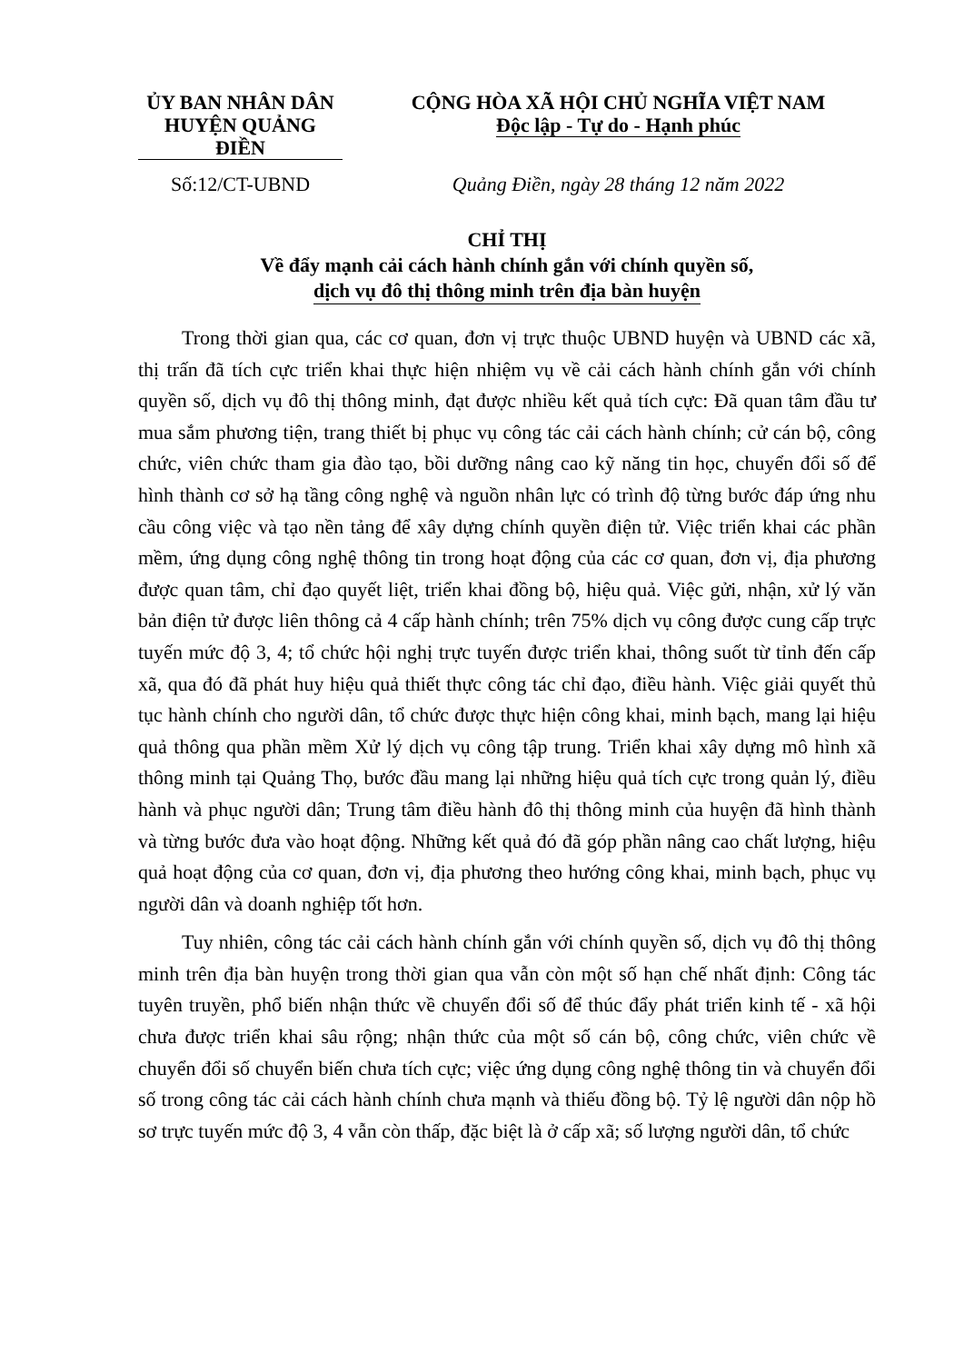ỦY BAN NHÂN DÂN
HUYỆN QUẢNG ĐIỀN
CỘNG HÒA XÃ HỘI CHỦ NGHĨA VIỆT NAM
Độc lập - Tự do - Hạnh phúc
Số:12/CT-UBND Quảng Điền, ngày 28 tháng 12 năm 2022
CHỈ THỊ
Về đẩy mạnh cải cách hành chính gắn với chính quyền số,
dịch vụ đô thị thông minh trên địa bàn huyện
Trong thời gian qua, các cơ quan, đơn vị trực thuộc UBND huyện và UBND các xã, thị trấn đã tích cực triển khai thực hiện nhiệm vụ về cải cách hành chính gắn với chính quyền số, dịch vụ đô thị thông minh, đạt được nhiều kết quả tích cực: Đã quan tâm đầu tư mua sắm phương tiện, trang thiết bị phục vụ công tác cải cách hành chính; cử cán bộ, công chức, viên chức tham gia đào tạo, bồi dưỡng nâng cao kỹ năng tin học, chuyển đổi số để hình thành cơ sở hạ tầng công nghệ và nguồn nhân lực có trình độ từng bước đáp ứng nhu cầu công việc và tạo nền tảng để xây dựng chính quyền điện tử. Việc triển khai các phần mềm, ứng dụng công nghệ thông tin trong hoạt động của các cơ quan, đơn vị, địa phương được quan tâm, chỉ đạo quyết liệt, triển khai đồng bộ, hiệu quả. Việc gửi, nhận, xử lý văn bản điện tử được liên thông cả 4 cấp hành chính; trên 75% dịch vụ công được cung cấp trực tuyến mức độ 3, 4; tổ chức hội nghị trực tuyến được triển khai, thông suốt từ tỉnh đến cấp xã, qua đó đã phát huy hiệu quả thiết thực công tác chỉ đạo, điều hành. Việc giải quyết thủ tục hành chính cho người dân, tổ chức được thực hiện công khai, minh bạch, mang lại hiệu quả thông qua phần mềm Xử lý dịch vụ công tập trung. Triển khai xây dựng mô hình xã thông minh tại Quảng Thọ, bước đầu mang lại những hiệu quả tích cực trong quản lý, điều hành và phục người dân; Trung tâm điều hành đô thị thông minh của huyện đã hình thành và từng bước đưa vào hoạt động. Những kết quả đó đã góp phần nâng cao chất lượng, hiệu quả hoạt động của cơ quan, đơn vị, địa phương theo hướng công khai, minh bạch, phục vụ người dân và doanh nghiệp tốt hơn.
Tuy nhiên, công tác cải cách hành chính gắn với chính quyền số, dịch vụ đô thị thông minh trên địa bàn huyện trong thời gian qua vẫn còn một số hạn chế nhất định: Công tác tuyên truyền, phổ biến nhận thức về chuyển đổi số để thúc đẩy phát triển kinh tế - xã hội chưa được triển khai sâu rộng; nhận thức của một số cán bộ, công chức, viên chức về chuyển đổi số chuyển biến chưa tích cực; việc ứng dụng công nghệ thông tin và chuyển đổi số trong công tác cải cách hành chính chưa mạnh và thiếu đồng bộ. Tỷ lệ người dân nộp hồ sơ trực tuyến mức độ 3, 4 vẫn còn thấp, đặc biệt là ở cấp xã; số lượng người dân, tổ chức